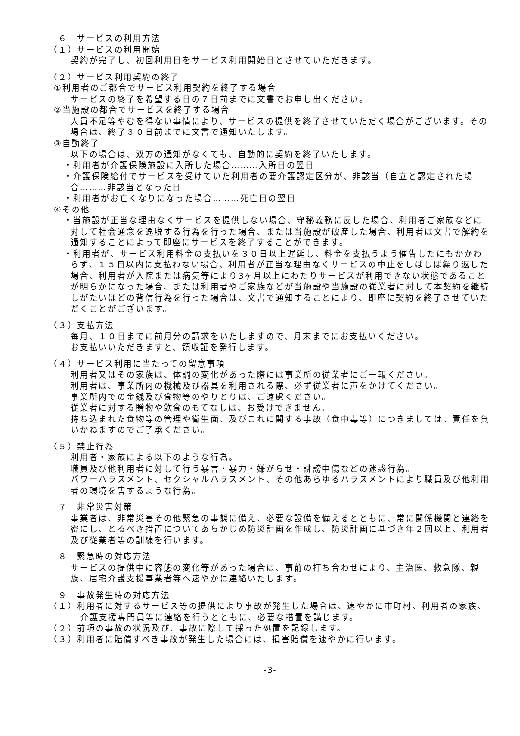６　サービスの利用方法
（１）サービスの利用開始
契約が完了し、初回利用日をサービス利用開始日とさせていただきます。
（２）サービス利用契約の終了
①利用者のご都合でサービス利用契約を終了する場合
サービスの終了を希望する日の７日前までに文書でお申し出ください。
②当施設の都合でサービスを終了する場合
人員不足等やむを得ない事情により、サービスの提供を終了させていただく場合がございます。その場合は、終了３０日前までに文書で通知いたします。
③自動終了
以下の場合は、双方の通知がなくても、自動的に契約を終了いたします。
・利用者が介護保険施設に入所した場合………入所日の翌日
・介護保険給付でサービスを受けていた利用者の要介護認定区分が、非該当（自立と認定された場合………非該当となった日
・利用者がお亡くなりになった場合………死亡日の翌日
④その他
・当施設が正当な理由なくサービスを提供しない場合、守秘義務に反した場合、利用者ご家族などに対して社会通念を逸脱する行為を行った場合、または当施設が破産した場合、利用者は文書で解約を通知することによって即座にサービスを終了することができます。
・利用者が、サービス利用料金の支払いを３０日以上遅延し、料金を支払うよう催告したにもかかわらず、１５日以内に支払わない場合、利用者が正当な理由なくサービスの中止をしばしば繰り返した場合、利用者が入院または病気等により3ヶ月以上にわたりサービスが利用できない状態であることが明らかになった場合、または利用者やご家族などが当施設や当施設の従業者に対して本契約を継続しがたいほどの背信行為を行った場合は、文書で通知することにより、即座に契約を終了させていただくことがございます。
（３）支払方法
毎月、１０日までに前月分の請求をいたしますので、月末までにお支払いください。
お支払いいただきますと、領収証を発行します。
（４）サービス利用に当たっての留意事項
利用者又はその家族は、体調の変化があった際には事業所の従業者にご一報ください。
利用者は、事業所内の機械及び器具を利用される際、必ず従業者に声をかけてください。
事業所内での金銭及び食物等のやりとりは、ご遠慮ください。
従業者に対する贈物や飲食のもてなしは、お受けできません。
持ち込まれた食物等の管理や衛生面、及びこれに関する事故（食中毒等）につきましては、責任を負いかねますのでご了承ください。
（５）禁止行為
利用者・家族による以下のような行為。
職員及び他利用者に対して行う暴言・暴力・嫌がらせ・誹謗中傷などの迷惑行為。
パワーハラスメント、セクシャルハラスメント、その他あらゆるハラスメントにより職員及び他利用者の環境を害するような行為。
　７　非常災害対策
事業者は、非常災害その他緊急の事態に備え、必要な設備を備えるとともに、常に関係機関と連絡を密にし、とるべき措置についてあらかじめ防災計画を作成し、防災計画に基づき年２回以上、利用者及び従業者等の訓練を行います。
　８　緊急時の対応方法
サービスの提供中に容態の変化等があった場合は、事前の打ち合わせにより、主治医、救急隊、親族、居宅介護支援事業者等へ速やかに連絡いたします。
　９　事故発生時の対応方法
（１）利用者に対するサービス等の提供により事故が発生した場合は、速やかに市町村、利用者の家族、介護支援専門員等に連絡を行うとともに、必要な措置を講じます。
（２）前項の事故の状況及び、事故に際して採った処置を記録します。
（３）利用者に賠償すべき事故が発生した場合には、損害賠償を速やかに行います。
-3-